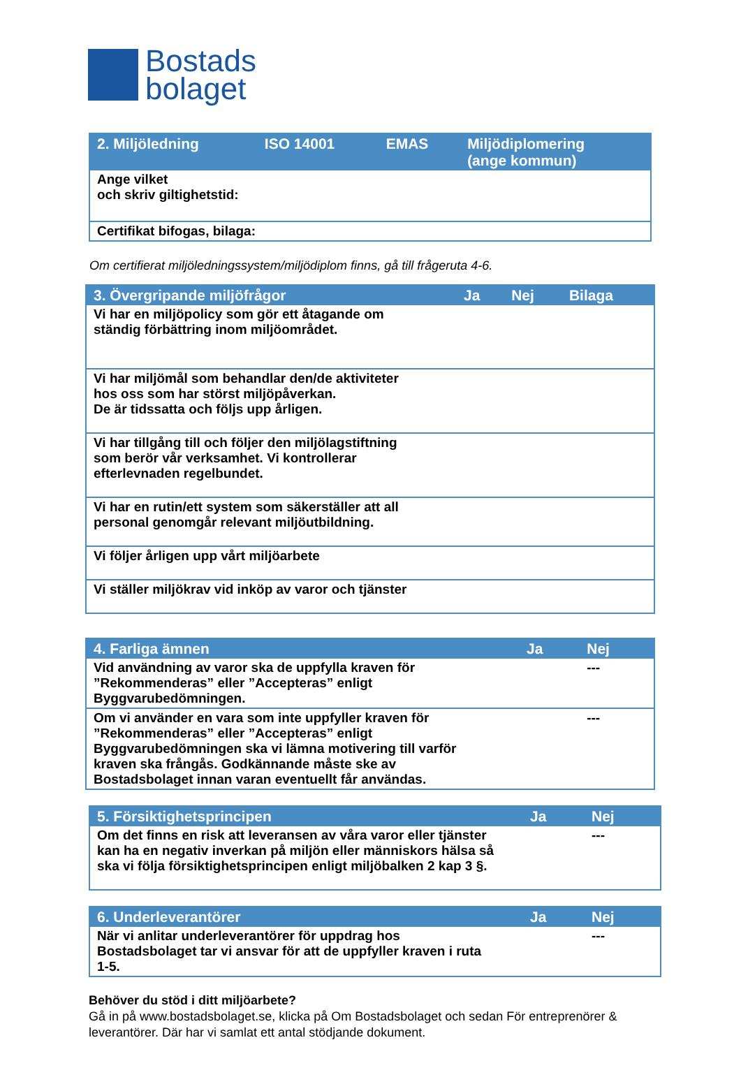Bostads
bolaget
| 2. Miljöledning | ISO 14001 | EMAS | Miljödiplomering (ange kommun) |
| --- | --- | --- | --- |
| Ange vilket och skriv giltighetstid: | | | |
| Certifikat bifogas, bilaga: | | | |
Om certifierat miljöledningssystem/miljödiplom finns, gå till frågeruta 4-6.
| 3. Övergripande miljöfrågor | Ja | Nej | Bilaga |
| --- | --- | --- | --- |
| Vi har en miljöpolicy som gör ett åtagande om ständig förbättring inom miljöområdet. | | | |
| Vi har miljömål som behandlar den/de aktiviteter hos oss som har störst miljöpåverkan. De är tidssatta och följs upp årligen. | | | |
| Vi har tillgång till och följer den miljölagstiftning som berör vår verksamhet. Vi kontrollerar efterlevnaden regelbundet. | | | |
| Vi har en rutin/ett system som säkerställer att all personal genomgår relevant miljöutbildning. | | | |
| Vi följer årligen upp vårt miljöarbete | | | |
| Vi ställer miljökrav vid inköp av varor och tjänster | | | |
| 4. Farliga ämnen | Ja | Nej |
| --- | --- | --- |
| Vid användning av varor ska de uppfylla kraven för ”Rekommenderas” eller ”Accepteras” enligt Byggvarubedömningen. | | --- |
| Om vi använder en vara som inte uppfyller kraven för ”Rekommenderas” eller ”Accepteras” enligt Byggvarubedömningen ska vi lämna motivering till varför kraven ska frångås. Godkännande måste ske av Bostadsbolaget innan varan eventuellt får användas. | | --- |
| 5. Försiktighetsprincipen | Ja | Nej |
| --- | --- | --- |
| Om det finns en risk att leveransen av våra varor eller tjänster kan ha en negativ inverkan på miljön eller människors hälsa så ska vi följa försiktighetsprincipen enligt miljöbalken 2 kap 3 §. | | --- |
| 6. Underleverantörer | Ja | Nej |
| --- | --- | --- |
| När vi anlitar underleverantörer för uppdrag hos Bostadsbolaget tar vi ansvar för att de uppfyller kraven i ruta 1-5. | | --- |
Behöver du stöd i ditt miljöarbete?
Gå in på www.bostadsbolaget.se, klicka på Om Bostadsbolaget och sedan För entreprenörer & leverantörer. Där har vi samlat ett antal stödjande dokument.